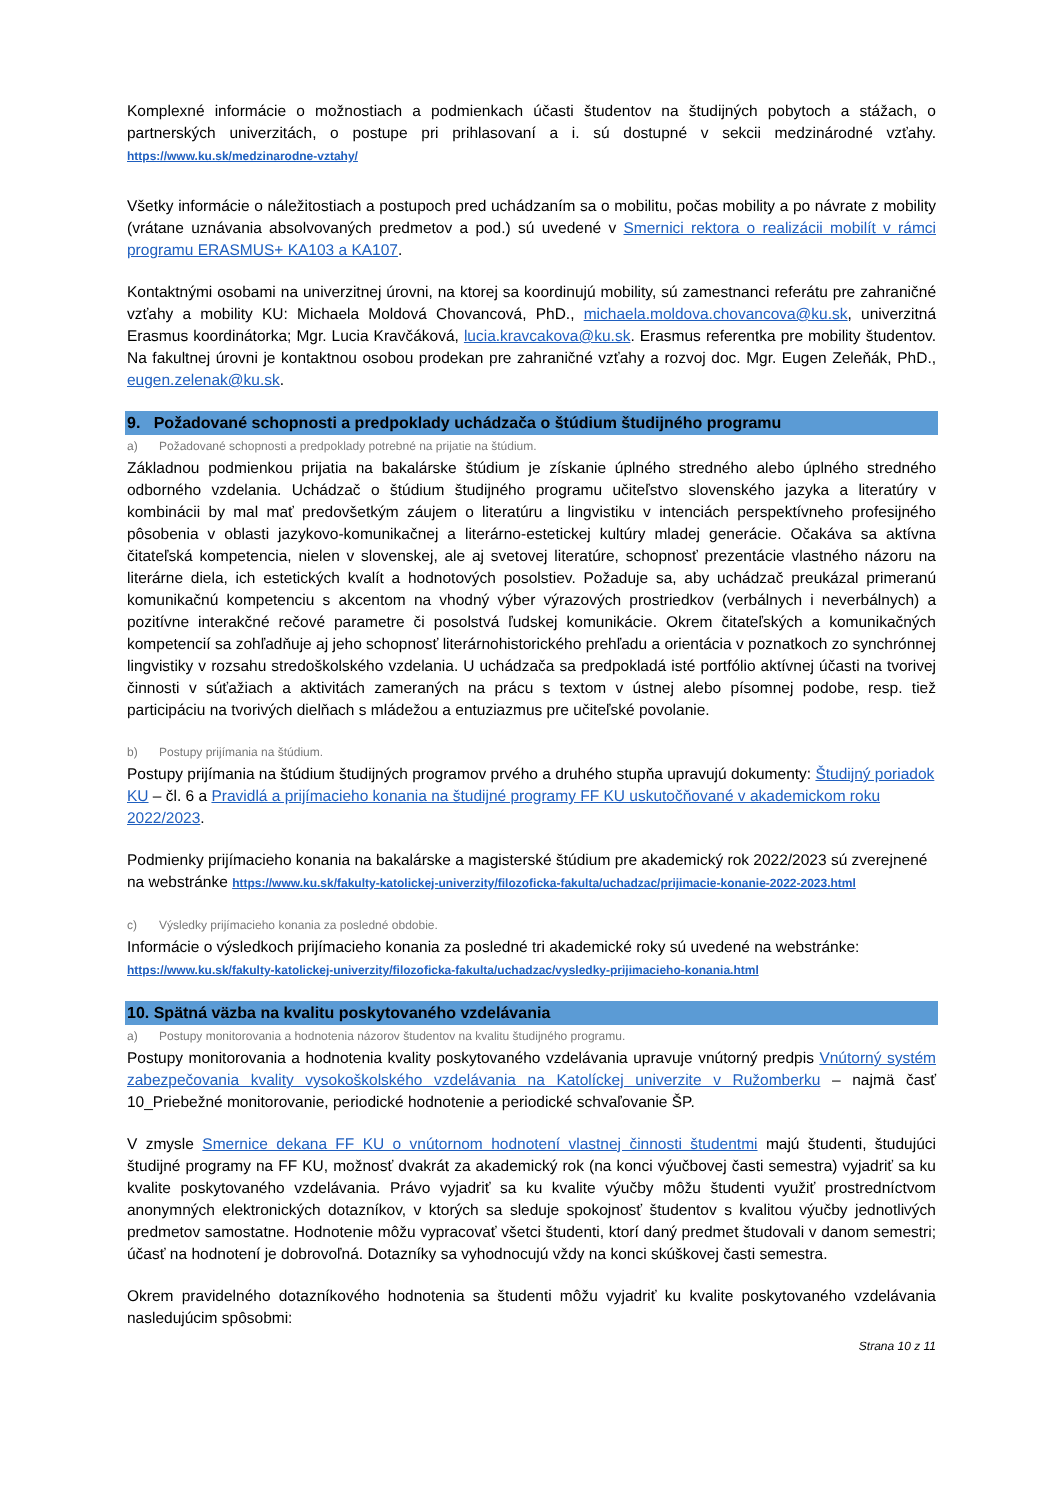Komplexné informácie o možnostiach a podmienkach účasti študentov na študijných pobytoch a stážach, o partnerských univerzitách, o postupe pri prihlasovaní a i. sú dostupné v sekcii medzinárodné vzťahy. https://www.ku.sk/medzinarodne-vztahy/
Všetky informácie o náležitostiach a postupoch pred uchádzaním sa o mobilitu, počas mobility a po návrate z mobility (vrátane uznávania absolvovaných predmetov a pod.) sú uvedené v Smernici rektora o realizácii mobilít v rámci programu ERASMUS+ KA103 a KA107.
Kontaktnými osobami na univerzitnej úrovni, na ktorej sa koordinujú mobility, sú zamestnanci referátu pre zahraničné vzťahy a mobility KU: Michaela Moldová Chovancová, PhD., michaela.moldova.chovancova@ku.sk, univerzitná Erasmus koordinátorka; Mgr. Lucia Kravčáková, lucia.kravcakova@ku.sk. Erasmus referentka pre mobility študentov. Na fakultnej úrovni je kontaktnou osobou prodekan pre zahraničné vzťahy a rozvoj doc. Mgr. Eugen Zeleňák, PhD., eugen.zelenak@ku.sk.
9. Požadované schopnosti a predpoklady uchádzača o štúdium študijného programu
a) Požadované schopnosti a predpoklady potrebné na prijatie na štúdium.
Základnou podmienkou prijatia na bakalárske štúdium je získanie úplného stredného alebo úplného stredného odborného vzdelania. Uchádzač o štúdium študijného programu učiteľstvo slovenského jazyka a literatúry v kombinácii by mal mať predovšetkým záujem o literatúru a lingvistiku v intenciách perspektívneho profesijného pôsobenia v oblasti jazykovo-komunikačnej a literárno-estetickej kultúry mladej generácie. Očakáva sa aktívna čitateľská kompetencia, nielen v slovenskej, ale aj svetovej literatúre, schopnosť prezentácie vlastného názoru na literárne diela, ich estetických kvalít a hodnotových posolstiev. Požaduje sa, aby uchádzač preukázal primeranú komunikačnú kompetenciu s akcentom na vhodný výber výrazových prostriedkov (verbálnych i neverbálnych) a pozitívne interakčné rečové parametre či posolstvá ľudskej komunikácie. Okrem čitateľských a komunikačných kompetencií sa zohľadňuje aj jeho schopnosť literárnohistorického prehľadu a orientácia v poznatkoch zo synchrónnej lingvistiky v rozsahu stredoškolského vzdelania. U uchádzača sa predpokladá isté portfólio aktívnej účasti na tvorivej činnosti v súťažiach a aktivitách zameraných na prácu s textom v ústnej alebo písomnej podobe, resp. tiež participáciu na tvorivých dielňach s mládežou a entuziazmus pre učiteľské povolanie.
b) Postupy prijímania na štúdium.
Postupy prijímania na štúdium študijných programov prvého a druhého stupňa upravujú dokumenty: Študijný poriadok KU – čl. 6 a Pravidlá a prijímacieho konania na študijné programy FF KU uskutočňované v akademickom roku 2022/2023.
Podmienky prijímacieho konania na bakalárske a magisterské štúdium pre akademický rok 2022/2023 sú zverejnené na webstránke https://www.ku.sk/fakulty-katolickej-univerzity/filozoficka-fakulta/uchadzac/prijimacie-konanie-2022-2023.html
c) Výsledky prijímacieho konania za posledné obdobie.
Informácie o výsledkoch prijímacieho konania za posledné tri akademické roky sú uvedené na webstránke: https://www.ku.sk/fakulty-katolickej-univerzity/filozoficka-fakulta/uchadzac/vysledky-prijimacieho-konania.html
10. Spätná väzba na kvalitu poskytovaného vzdelávania
a) Postupy monitorovania a hodnotenia názorov študentov na kvalitu študijného programu.
Postupy monitorovania a hodnotenia kvality poskytovaného vzdelávania upravuje vnútorný predpis Vnútorný systém zabezpečovania kvality vysokoškolského vzdelávania na Katolíckej univerzite v Ružomberku – najmä časť 10_Priebežné monitorovanie, periodické hodnotenie a periodické schvaľovanie ŠP.
V zmysle Smernice dekana FF KU o vnútornom hodnotení vlastnej činnosti študentmi majú študenti, študujúci študijné programy na FF KU, možnosť dvakrát za akademický rok (na konci výučbovej časti semestra) vyjadriť sa ku kvalite poskytovaného vzdelávania. Právo vyjadriť sa ku kvalite výučby môžu študenti využiť prostredníctvom anonymných elektronických dotazníkov, v ktorých sa sleduje spokojnosť študentov s kvalitou výučby jednotlivých predmetov samostatne. Hodnotenie môžu vypracovať všetci študenti, ktorí daný predmet študovali v danom semestri; účasť na hodnotení je dobrovoľná. Dotazníky sa vyhodnocujú vždy na konci skúškovej časti semestra.
Okrem pravidelného dotazníkového hodnotenia sa študenti môžu vyjadriť ku kvalite poskytovaného vzdelávania nasledujúcim spôsobmi:
Strana 10 z 11